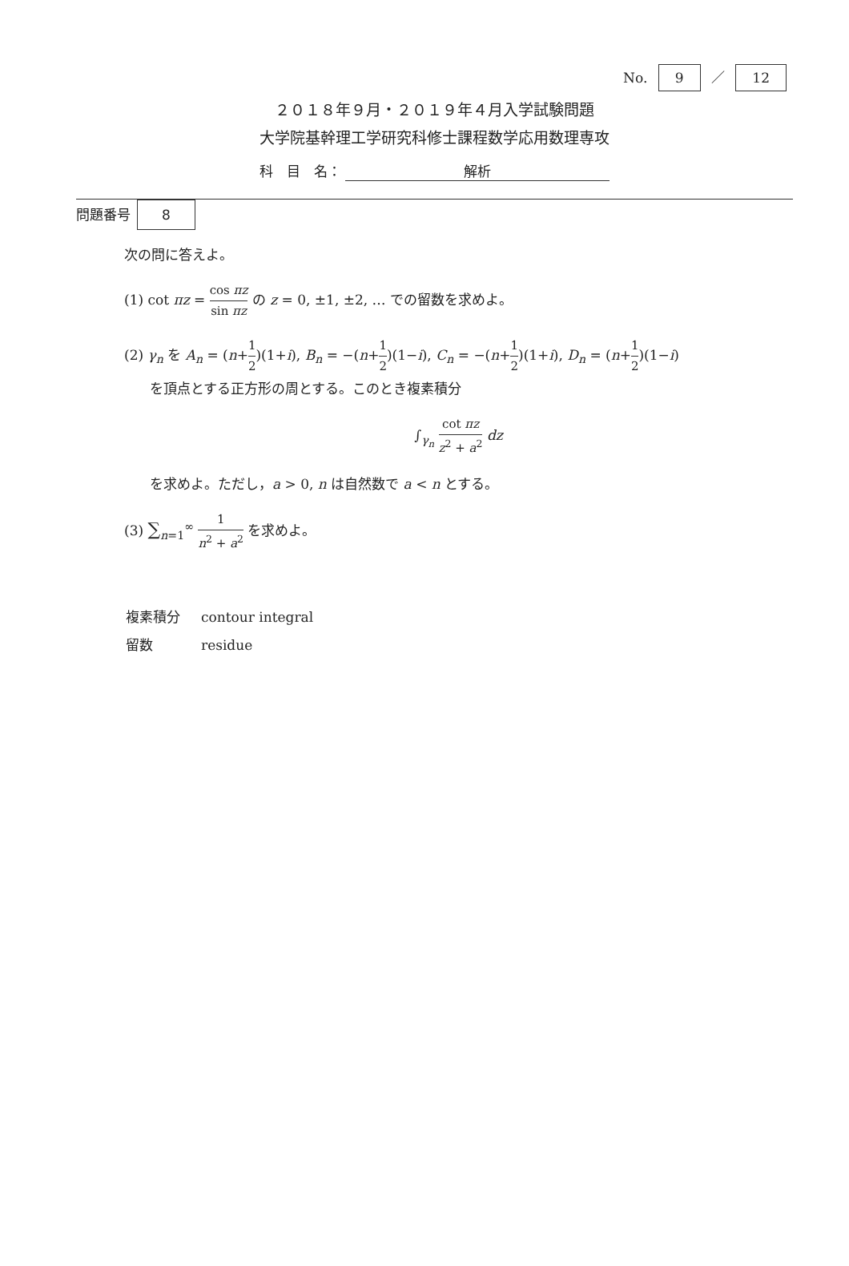No. 9 ／ 12
２０１８年９月・２０１９年４月入学試験問題
大学院基幹理工学研究科修士課程数学応用数理専攻
科　目　名： 解析
問題番号 8
次の問に答えよ。
(1) cot πz = cos πz sin πz の z = 0, ±1, ±2, … での留数を求めよ。
(2) γ<sub>n</sub> を A<sub>n</sub> = (n+1 2)(1+i), B<sub>n</sub> = −(n+1 2)(1−i), C<sub>n</sub> = −(n+1 2)(1+i), D<sub>n</sub> = (n+1 2)(1−i)
を頂点とする正方形の周とする。このとき複素積分
∫<sub>γ<sub>n</sub></sub> cot πz z<sup>2</sup> + a<sup>2</sup> dz
を求めよ。ただし，a > 0, n は自然数で a < n とする。
(3) ∑<sub>n=1</sub><sup>∞</sup> 1 n<sup>2</sup> + a<sup>2</sup> を求めよ。
| 複素積分 | contour integral |
| 留数 | residue |